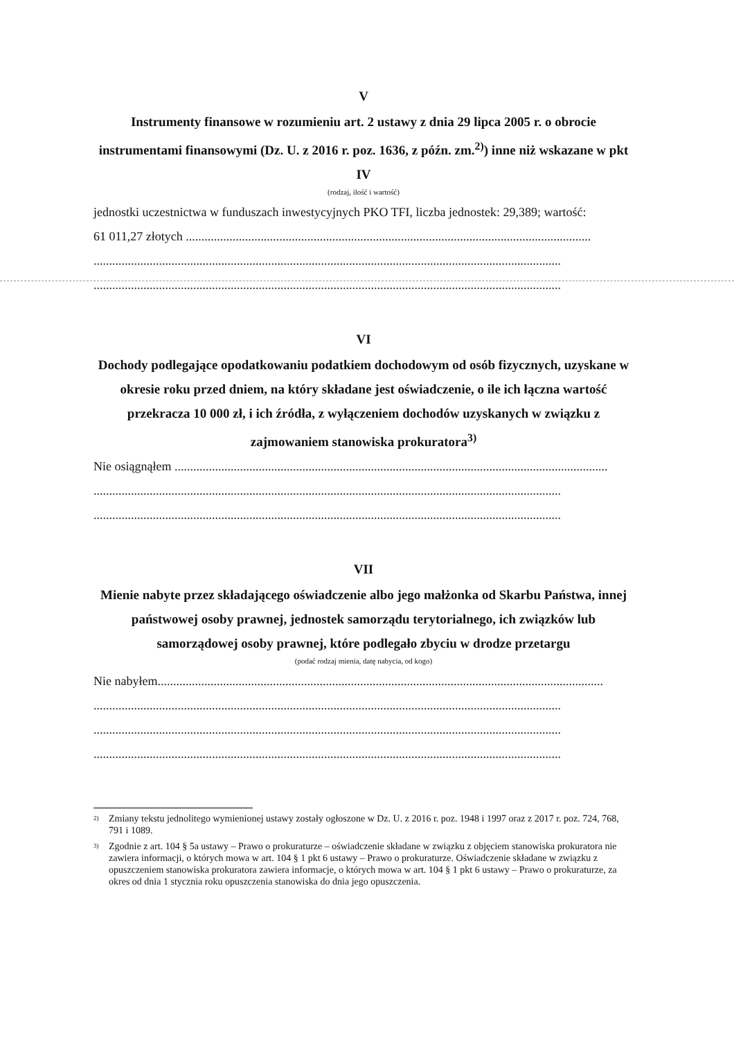V
Instrumenty finansowe w rozumieniu art. 2 ustawy z dnia 29 lipca 2005 r. o obrocie instrumentami finansowymi (Dz. U. z 2016 r. poz. 1636, z późn. zm.<sup>2)</sup>) inne niż wskazane w pkt IV
(rodzaj, ilość i wartość)
jednostki uczestnictwa w funduszach inwestycyjnych PKO TFI, liczba jednostek: 29,389; wartość:
61 011,27 złotych ..................................................................................................................................
......................................................................................................................................................
......................................................................................................................................................
VI
Dochody podlegające opodatkowaniu podatkiem dochodowym od osób fizycznych, uzyskane w okresie roku przed dniem, na który składane jest oświadczenie, o ile ich łączna wartość przekracza 10 000 zł, i ich źródła, z wyłączeniem dochodów uzyskanych w związku z zajmowaniem stanowiska prokuratora<sup>3)</sup>
Nie osiągnąłem ...........................................................................................................................................
......................................................................................................................................................
......................................................................................................................................................
VII
Mienie nabyte przez składającego oświadczenie albo jego małżonka od Skarbu Państwa, innej państwowej osoby prawnej, jednostek samorządu terytorialnego, ich związków lub samorządowej osoby prawnej, które podlegało zbyciu w drodze przetargu
(podać rodzaj mienia, datę nabycia, od kogo)
Nie nabyłem...............................................................................................................................................
......................................................................................................................................................
......................................................................................................................................................
......................................................................................................................................................
<sup>2)</sup> Zmiany tekstu jednolitego wymienionej ustawy zostały ogłoszone w Dz. U. z 2016 r. poz. 1948 i 1997 oraz z 2017 r. poz. 724, 768, 791 i 1089.
<sup>3)</sup> Zgodnie z art. 104 § 5a ustawy – Prawo o prokuraturze – oświadczenie składane w związku z objęciem stanowiska prokuratora nie zawiera informacji, o których mowa w art. 104 § 1 pkt 6 ustawy – Prawo o prokuraturze. Oświadczenie składane w związku z opuszczeniem stanowiska prokuratora zawiera informacje, o których mowa w art. 104 § 1 pkt 6 ustawy – Prawo o prokuraturze, za okres od dnia 1 stycznia roku opuszczenia stanowiska do dnia jego opuszczenia.